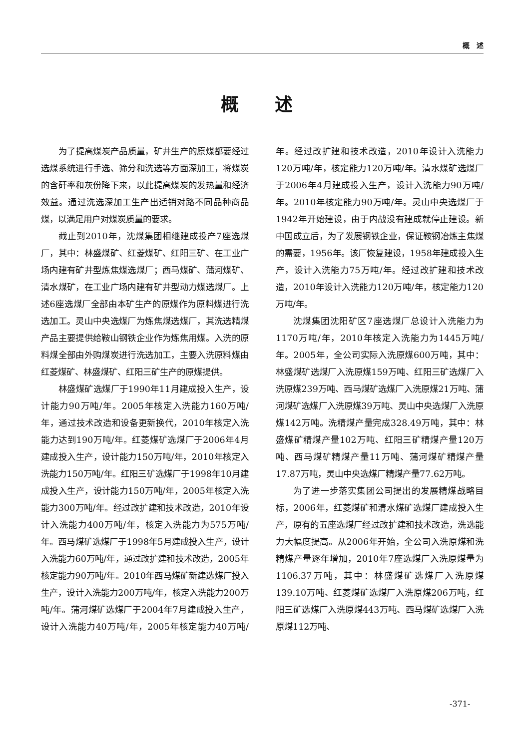概　述
概　　述
为了提高煤炭产品质量，矿井生产的原煤都要经过选煤系统进行手选、筛分和洗选等方面深加工，将煤炭的含矸率和灰份降下来，以此提高煤炭的发热量和经济效益。通过洗选深加工生产出适销对路不同品种商品煤，以满足用户对煤炭质量的要求。
截止到2010年，沈煤集团相继建成投产7座选煤厂，其中：林盛煤矿、红菱煤矿、红阳三矿、在工业广场内建有矿井型炼焦煤选煤厂；西马煤矿、蒲河煤矿、清水煤矿，在工业广场内建有矿井型动力煤选煤厂。上述6座选煤厂全部由本矿生产的原煤作为原料煤进行洗选加工。灵山中央选煤厂为炼焦煤选煤厂，其洗选精煤产品主要提供给鞍山钢铁企业作为炼焦用煤。入洗的原料煤全部由外购煤炭进行洗选加工，主要入洗原料煤由红菱煤矿、林盛煤矿、红阳三矿生产的原煤提供。
林盛煤矿选煤厂于1990年11月建成投入生产，设计能力90万吨/年。2005年核定入洗能力160万吨/年，通过技术改造和设备更新换代，2010年核定入洗能力达到190万吨/年。红菱煤矿选煤厂于2006年4月建成投入生产，设计能力150万吨/年，2010年核定入洗能力150万吨/年。红阳三矿选煤厂于1998年10月建成投入生产，设计能力150万吨/年，2005年核定入洗能力300万吨/年。经过改扩建和技术改造，2010年设计入洗能力400万吨/年，核定入洗能力为575万吨/年。西马煤矿选煤厂于1998年5月建成投入生产，设计入洗能力60万吨/年，通过改扩建和技术改造，2005年核定能力90万吨/年。2010年西马煤矿新建选煤厂投入生产，设计入洗能力200万吨/年，核定入洗能力200万吨/年。蒲河煤矿选煤厂于2004年7月建成投入生产，设计入洗能力40万吨/年，2005年核定能力40万吨/年。经过改扩建和技术改造，2010年设计入洗能力120万吨/年，核定能力120万吨/年。清水煤矿选煤厂于2006年4月建成投入生产，设计入洗能力90万吨/年。2010年核定能力90万吨/年。灵山中央选煤厂于1942年开始建设，由于内战没有建成就停止建设。新中国成立后，为了发展钢铁企业，保证鞍钢冶炼主焦煤的需要，1956年。该厂恢复建设，1958年建成投入生产，设计入洗能力75万吨/年。经过改扩建和技术改造，2010年设计入洗能力120万吨/年，核定能力120万吨/年。
沈煤集团沈阳矿区7座选煤厂总设计入洗能力为1170万吨/年，2010年核定入洗能力为1445万吨/年。2005年，全公司实际入洗原煤600万吨，其中：林盛煤矿选煤厂入洗原煤159万吨、红阳三矿选煤厂入洗原煤239万吨、西马煤矿选煤厂入洗原煤21万吨、蒲河煤矿选煤厂入洗原煤39万吨、灵山中央选煤厂入洗原煤142万吨。洗精煤产量完成328.49万吨，其中：林盛煤矿精煤产量102万吨、红阳三矿精煤产量120万吨、西马煤矿精煤产量11万吨、蒲河煤矿精煤产量17.87万吨，灵山中央选煤厂精煤产量77.62万吨。
为了进一步落实集团公司提出的发展精煤战略目标，2006年，红菱煤矿和清水煤矿选煤厂建成投入生产，原有的五座选煤厂经过改扩建和技术改造，洗选能力大幅度提高。从2006年开始，全公司入洗原煤和洗精煤产量逐年增加，2010年7座选煤厂入洗原煤量为1106.37万吨，其中：林盛煤矿选煤厂入洗原煤139.10万吨、红菱煤矿选煤厂入洗原煤206万吨，红阳三矿选煤厂入洗原煤443万吨、西马煤矿选煤厂入洗原煤112万吨、
-371-